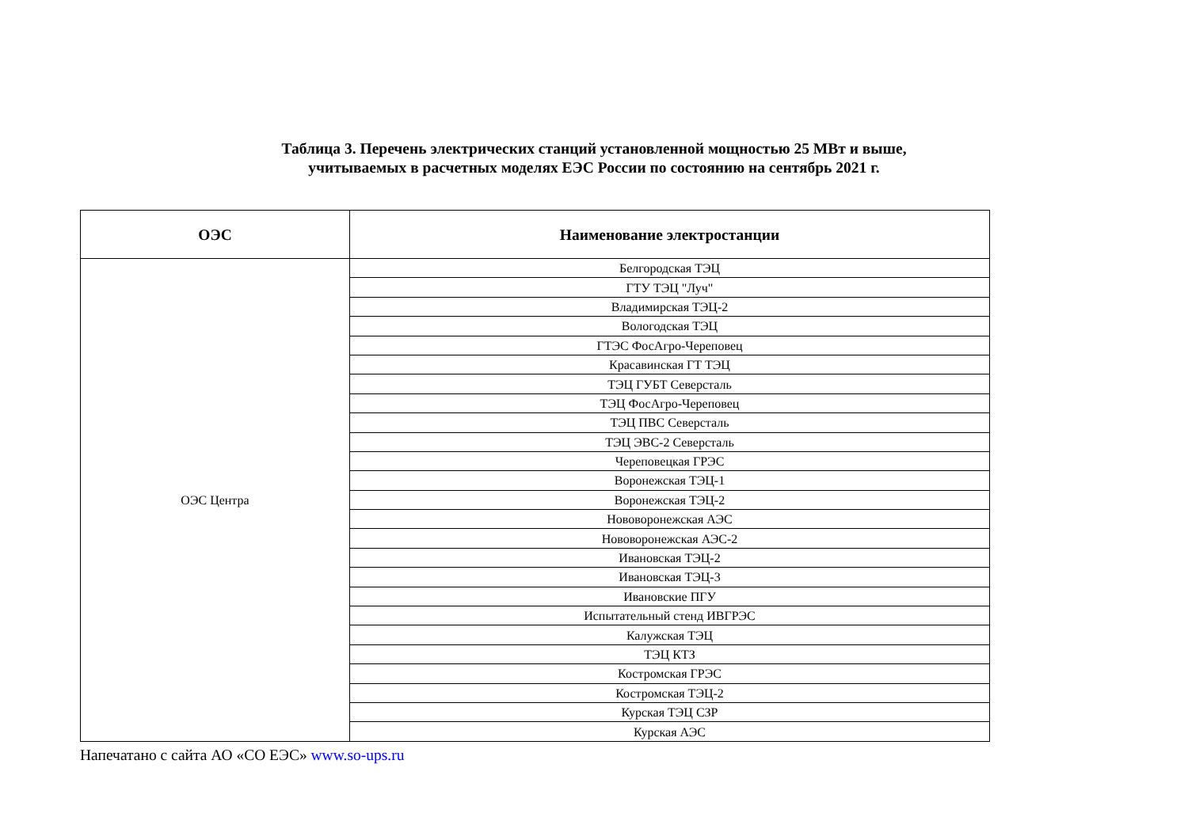Таблица 3. Перечень электрических станций установленной мощностью 25 МВт и выше,
учитываемых в расчетных моделях ЕЭС России по состоянию на сентябрь 2021 г.
| ОЭС | Наименование электростанции |
| --- | --- |
| ОЭС Центра | Белгородская ТЭЦ |
| | ГТУ ТЭЦ "Луч" |
| | Владимирская ТЭЦ-2 |
| | Вологодская ТЭЦ |
| | ГТЭС ФосАгро-Череповец |
| | Красавинская ГТ ТЭЦ |
| | ТЭЦ ГУБТ Северсталь |
| | ТЭЦ ФосАгро-Череповец |
| | ТЭЦ ПВС Северсталь |
| | ТЭЦ ЭВС-2 Северсталь |
| | Череповецкая ГРЭС |
| | Воронежская ТЭЦ-1 |
| | Воронежская ТЭЦ-2 |
| | Нововоронежская АЭС |
| | Нововоронежская АЭС-2 |
| | Ивановская ТЭЦ-2 |
| | Ивановская ТЭЦ-3 |
| | Ивановские ПГУ |
| | Испытательный стенд ИВГРЭС |
| | Калужская ТЭЦ |
| | ТЭЦ КТЗ |
| | Костромская ГРЭС |
| | Костромская ТЭЦ-2 |
| | Курская ТЭЦ СЗР |
| | Курская АЭС |
Напечатано с сайта АО «СО ЕЭС» www.so-ups.ru